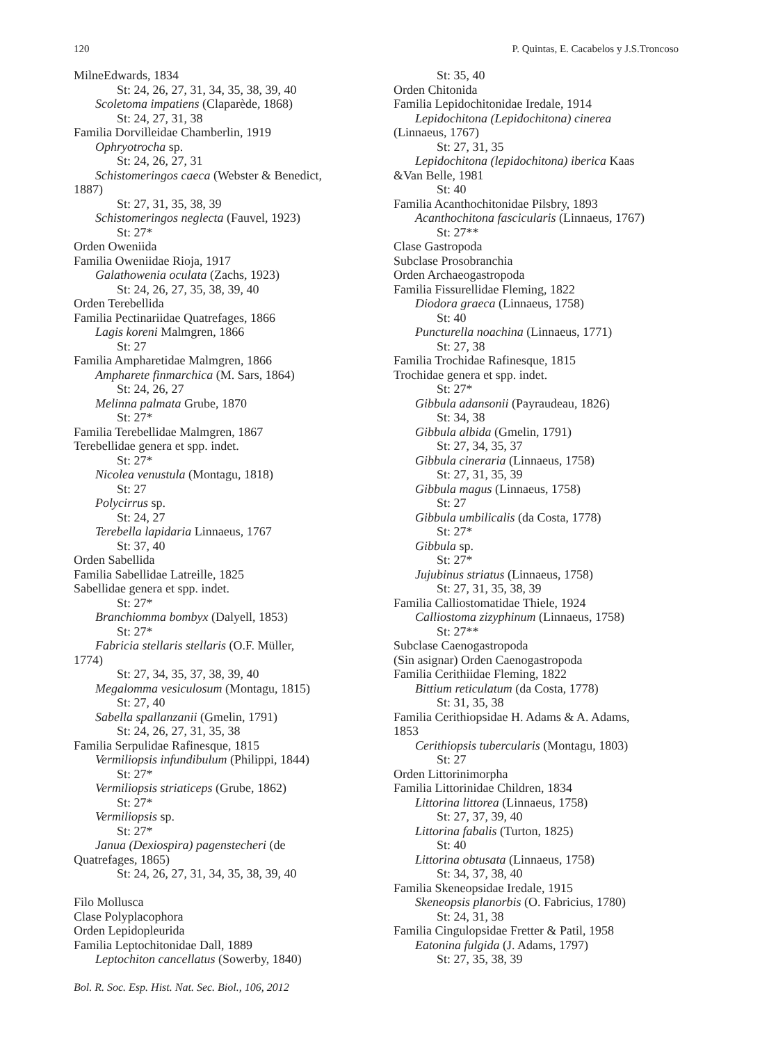120 P. Quintas, E. Cacabelos y J.S.Troncoso
MilneEdwards, 1834
St: 24, 26, 27, 31, 34, 35, 38, 39, 40
Scoletoma impatiens (Claparède, 1868)
St: 24, 27, 31, 38
Familia Dorvilleidae Chamberlin, 1919
Ophryotrocha sp.
St: 24, 26, 27, 31
Schistomeringos caeca (Webster & Benedict,
1887)
St: 27, 31, 35, 38, 39
Schistomeringos neglecta (Fauvel, 1923)
St: 27*
Orden Oweniida
Familia Oweniidae Rioja, 1917
Galathowenia oculata (Zachs, 1923)
St: 24, 26, 27, 35, 38, 39, 40
Orden Terebellida
Familia Pectinariidae Quatrefages, 1866
Lagis koreni Malmgren, 1866
St: 27
Familia Ampharetidae Malmgren, 1866
Ampharete finmarchica (M. Sars, 1864)
St: 24, 26, 27
Melinna palmata Grube, 1870
St: 27*
Familia Terebellidae Malmgren, 1867
Terebellidae genera et spp. indet.
St: 27*
Nicolea venustula (Montagu, 1818)
St: 27
Polycirrus sp.
St: 24, 27
Terebella lapidaria Linnaeus, 1767
St: 37, 40
Orden Sabellida
Familia Sabellidae Latreille, 1825
Sabellidae genera et spp. indet.
St: 27*
Branchiomma bombyx (Dalyell, 1853)
St: 27*
Fabricia stellaris stellaris (O.F. Müller,
1774)
St: 27, 34, 35, 37, 38, 39, 40
Megalomma vesiculosum (Montagu, 1815)
St: 27, 40
Sabella spallanzanii (Gmelin, 1791)
St: 24, 26, 27, 31, 35, 38
Familia Serpulidae Rafinesque, 1815
Vermiliopsis infundibulum (Philippi, 1844)
St: 27*
Vermiliopsis striaticeps (Grube, 1862)
St: 27*
Vermiliopsis sp.
St: 27*
Janua (Dexiospira) pagenstecheri (de
Quatrefages, 1865)
St: 24, 26, 27, 31, 34, 35, 38, 39, 40
Filo Mollusca
Clase Polyplacophora
Orden Lepidopleurida
Familia Leptochitonidae Dall, 1889
Leptochiton cancellatus (Sowerby, 1840)
St: 35, 40
Orden Chitonida
Familia Lepidochitonidae Iredale, 1914
Lepidochitona (Lepidochitona) cinerea
(Linnaeus, 1767)
St: 27, 31, 35
Lepidochitona (lepidochitona) iberica Kaas
&Van Belle, 1981
St: 40
Familia Acanthochitonidae Pilsbry, 1893
Acanthochitona fascicularis (Linnaeus, 1767)
St: 27**
Clase Gastropoda
Subclase Prosobranchia
Orden Archaeogastropoda
Familia Fissurellidae Fleming, 1822
Diodora graeca (Linnaeus, 1758)
St: 40
Puncturella noachina (Linnaeus, 1771)
St: 27, 38
Familia Trochidae Rafinesque, 1815
Trochidae genera et spp. indet.
St: 27*
Gibbula adansonii (Payraudeau, 1826)
St: 34, 38
Gibbula albida (Gmelin, 1791)
St: 27, 34, 35, 37
Gibbula cineraria (Linnaeus, 1758)
St: 27, 31, 35, 39
Gibbula magus (Linnaeus, 1758)
St: 27
Gibbula umbilicalis (da Costa, 1778)
St: 27*
Gibbula sp.
St: 27*
Jujubinus striatus (Linnaeus, 1758)
St: 27, 31, 35, 38, 39
Familia Calliostomatidae Thiele, 1924
Calliostoma zizyphinum (Linnaeus, 1758)
St: 27**
Subclase Caenogastropoda
(Sin asignar) Orden Caenogastropoda
Familia Cerithiidae Fleming, 1822
Bittium reticulatum (da Costa, 1778)
St: 31, 35, 38
Familia Cerithiopsidae H. Adams & A. Adams,
1853
Cerithiopsis tubercularis (Montagu, 1803)
St: 27
Orden Littorinimorpha
Familia Littorinidae Children, 1834
Littorina littorea (Linnaeus, 1758)
St: 27, 37, 39, 40
Littorina fabalis (Turton, 1825)
St: 40
Littorina obtusata (Linnaeus, 1758)
St: 34, 37, 38, 40
Familia Skeneopsidae Iredale, 1915
Skeneopsis planorbis (O. Fabricius, 1780)
St: 24, 31, 38
Familia Cingulopsidae Fretter & Patil, 1958
Eatonina fulgida (J. Adams, 1797)
St: 27, 35, 38, 39
Bol. R. Soc. Esp. Hist. Nat. Sec. Biol., 106, 2012